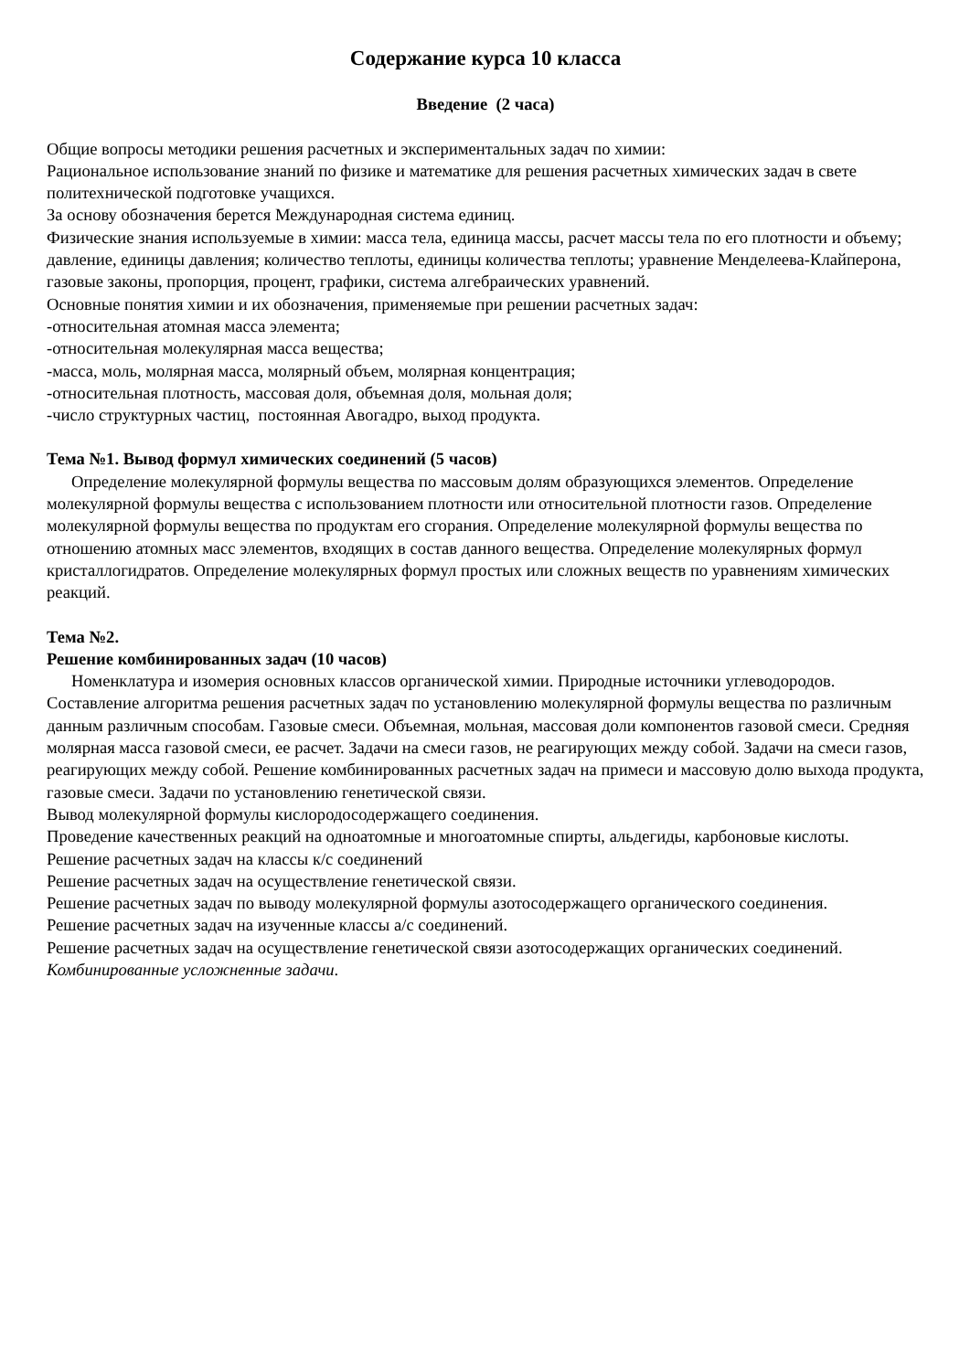Содержание курса 10 класса
Введение (2 часа)
Общие вопросы методики решения расчетных и экспериментальных задач по химии:
Рациональное использование знаний по физике и математике для решения расчетных химических задач в свете политехнической подготовке учащихся.
За основу обозначения берется Международная система единиц.
Физические знания используемые в химии: масса тела, единица массы, расчет массы тела по его плотности и объему; давление, единицы давления; количество теплоты, единицы количества теплоты; уравнение Менделеева-Клайперона, газовые законы, пропорция, процент, графики, система алгебраических уравнений.
Основные понятия химии и их обозначения, применяемые при решении расчетных задач:
-относительная атомная масса элемента;
-относительная молекулярная масса вещества;
-масса, моль, молярная масса, молярный объем, молярная концентрация;
-относительная плотность, массовая доля, объемная доля, мольная доля;
-число структурных частиц, постоянная Авогадро, выход продукта.
Тема №1. Вывод формул химических соединений (5 часов)
Определение молекулярной формулы вещества по массовым долям образующихся элементов. Определение молекулярной формулы вещества с использованием плотности или относительной плотности газов. Определение молекулярной формулы вещества по продуктам его сгорания. Определение молекулярной формулы вещества по отношению атомных масс элементов, входящих в состав данного вещества. Определение молекулярных формул кристаллогидратов. Определение молекулярных формул простых или сложных веществ по уравнениям химических реакций.
Тема №2.
Решение комбинированных задач (10 часов)
Номенклатура и изомерия основных классов органической химии. Природные источники углеводородов. Составление алгоритма решения расчетных задач по установлению молекулярной формулы вещества по различным данным различным способам. Газовые смеси. Объемная, мольная, массовая доли компонентов газовой смеси. Средняя молярная масса газовой смеси, ее расчет. Задачи на смеси газов, не реагирующих между собой. Задачи на смеси газов, реагирующих между собой. Решение комбинированных расчетных задач на примеси и массовую долю выхода продукта, газовые смеси. Задачи по установлению генетической связи.
Вывод молекулярной формулы кислородосодержащего соединения.
Проведение качественных реакций на одноатомные и многоатомные спирты, альдегиды, карбоновые кислоты.
Решение расчетных задач на классы к/с соединений
Решение расчетных задач на осуществление генетической связи.
Решение расчетных задач по выводу молекулярной формулы азотосодержащего органического соединения.
Решение расчетных задач на изученные классы а/с соединений.
Решение расчетных задач на осуществление генетической связи азотосодержащих органических соединений.
Комбинированные усложненные задачи.